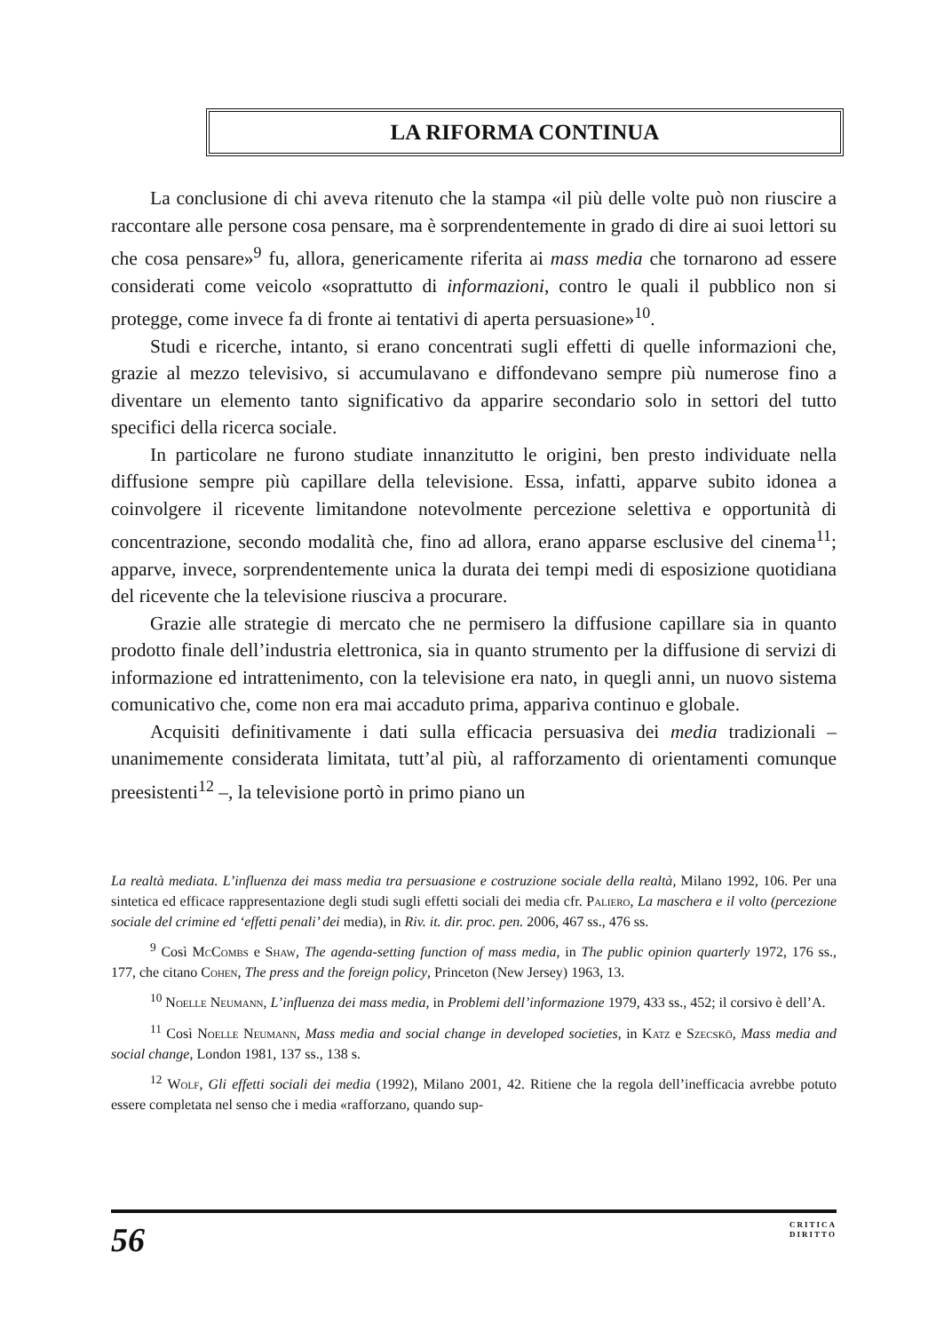LA RIFORMA CONTINUA
La conclusione di chi aveva ritenuto che la stampa «il più delle volte può non riuscire a raccontare alle persone cosa pensare, ma è sorprendentemente in grado di dire ai suoi lettori su che cosa pensare»<sup>9</sup> fu, allora, genericamente riferita ai mass media che tornarono ad essere considerati come veicolo «soprattutto di informazioni, contro le quali il pubblico non si protegge, come invece fa di fronte ai tentativi di aperta persuasione»<sup>10</sup>.
Studi e ricerche, intanto, si erano concentrati sugli effetti di quelle informazioni che, grazie al mezzo televisivo, si accumulavano e diffondevano sempre più numerose fino a diventare un elemento tanto significativo da apparire secondario solo in settori del tutto specifici della ricerca sociale.
In particolare ne furono studiate innanzitutto le origini, ben presto individuate nella diffusione sempre più capillare della televisione. Essa, infatti, apparve subito idonea a coinvolgere il ricevente limitandone notevolmente percezione selettiva e opportunità di concentrazione, secondo modalità che, fino ad allora, erano apparse esclusive del cinema<sup>11</sup>; apparve, invece, sorprendentemente unica la durata dei tempi medi di esposizione quotidiana del ricevente che la televisione riusciva a procurare.
Grazie alle strategie di mercato che ne permisero la diffusione capillare sia in quanto prodotto finale dell’industria elettronica, sia in quanto strumento per la diffusione di servizi di informazione ed intrattenimento, con la televisione era nato, in quegli anni, un nuovo sistema comunicativo che, come non era mai accaduto prima, appariva continuo e globale.
Acquisiti definitivamente i dati sulla efficacia persuasiva dei media tradizionali – unanimemente considerata limitata, tutt’al più, al rafforzamento di orientamenti comunque preesistenti<sup>12</sup> –, la televisione portò in primo piano un
La realtà mediata. L’influenza dei mass media tra persuasione e costruzione sociale della realtà, Milano 1992, 106. Per una sintetica ed efficace rappresentazione degli studi sugli effetti sociali dei media cfr. Paliero, La maschera e il volto (percezione sociale del crimine ed ‘effetti penali’ dei media), in Riv. it. dir. proc. pen. 2006, 467 ss., 476 ss.
<sup>9</sup> Così McCombs e Shaw, The agenda-setting function of mass media, in The public opinion quarterly 1972, 176 ss., 177, che citano Cohen, The press and the foreign policy, Princeton (New Jersey) 1963, 13.
<sup>10</sup> Noelle Neumann, L’influenza dei mass media, in Problemi dell’informazione 1979, 433 ss., 452; il corsivo è dell’A.
<sup>11</sup> Così Noelle Neumann, Mass media and social change in developed societies, in Katz e Szecskö, Mass media and social change, London 1981, 137 ss., 138 s.
<sup>12</sup> Wolf, Gli effetti sociali dei media (1992), Milano 2001, 42. Ritiene che la regola dell’inefficacia avrebbe potuto essere completata nel senso che i media «rafforzano, quando sup-
56 CRITICA
DIRITTO